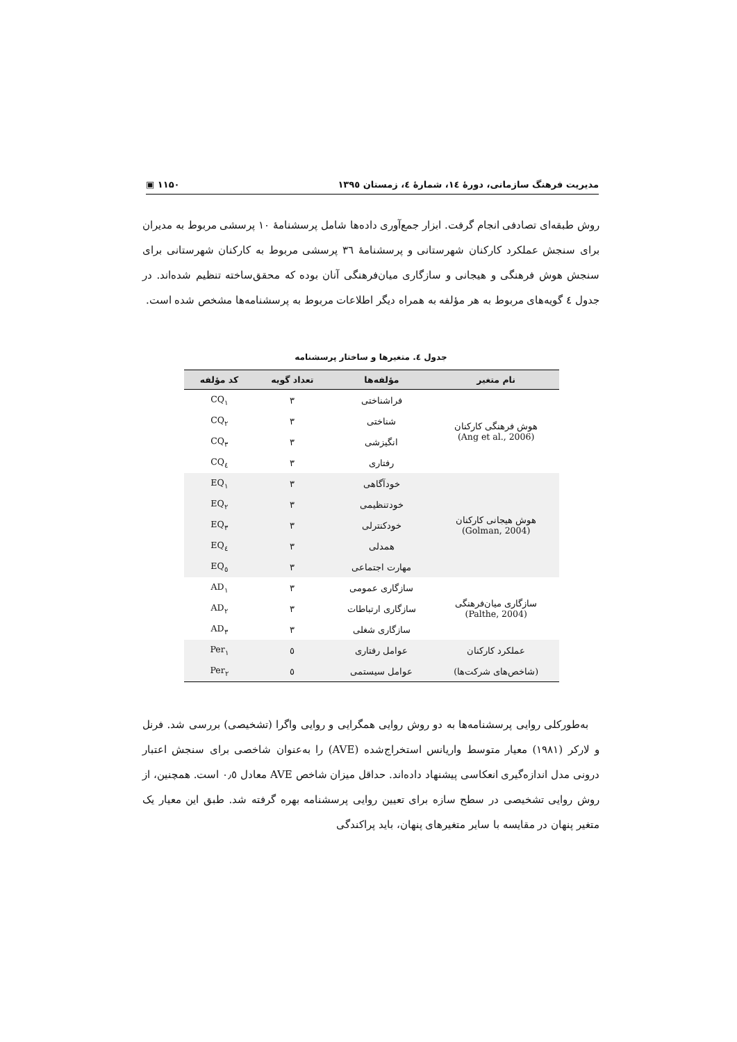مدیریت فرهنگ سازمانی، دورهٔ ۱٤، شمارهٔ ٤، زمستان ۱۳۹٥ ▣ ۱۱۵۰
روش طبقه‌ای تصادفی انجام گرفت. ابزار جمع‌آوری داده‌ها شامل پرسشنامهٔ ۱۰ پرسشی مربوط به مدیران برای سنجش عملکرد کارکنان شهرستانی و پرسشنامهٔ ۳٦ پرسشی مربوط به کارکنان شهرستانی برای سنجش هوش فرهنگی و هیجانی و سازگاری میان‌فرهنگی آنان بوده که محقق‌ساخته تنظیم شده‌اند. در جدول ٤ گویه‌های مربوط به هر مؤلفه به همراه دیگر اطلاعات مربوط به پرسشنامه‌ها مشخص شده است.
جدول ٤. متغیرها و ساختار پرسشنامه
| نام متغیر | مؤلفه‌ها | تعداد گویه | کد مؤلفه |
| --- | --- | --- | --- |
| هوش فرهنگی کارکنان (Ang et al., 2006) | فراشناختی | ۳ | CQ<sub>۱</sub> |
| | شناختی | ۳ | CQ<sub>۲</sub> |
| | انگیزشی | ۳ | CQ<sub>۳</sub> |
| | رفتاری | ۳ | CQ<sub>٤</sub> |
| هوش هیجانی کارکنان (Golman, 2004) | خودآگاهی | ۳ | EQ<sub>۱</sub> |
| | خودتنظیمی | ۳ | EQ<sub>۲</sub> |
| | خودکنترلی | ۳ | EQ<sub>۳</sub> |
| | همدلی | ۳ | EQ<sub>٤</sub> |
| | مهارت اجتماعی | ۳ | EQ<sub>٥</sub> |
| سازگاری میان‌فرهنگی (Palthe, 2004) | سازگاری عمومی | ۳ | AD<sub>۱</sub> |
| | سازگاری ارتباطات | ۳ | AD<sub>۲</sub> |
| | سازگاری شغلی | ۳ | AD<sub>۳</sub> |
| عملکرد کارکنان | عوامل رفتاری | ٥ | Per<sub>۱</sub> |
| (شاخص‌های شرکت‌ها) | عوامل سیستمی | ٥ | Per<sub>۲</sub> |
به‌طورکلی روایی پرسشنامه‌ها به دو روش روایی همگرایی و روایی واگرا (تشخیصی) بررسی شد. فرنل و لارکر (۱۹۸۱) معیار متوسط واریانس استخراج‌شده (AVE) را به‌عنوان شاخصی برای سنجش اعتبار درونی مدل اندازه‌گیری انعکاسی پیشنهاد داده‌اند. حداقل میزان شاخص AVE معادل ۰٫٥ است. همچنین، از روش روایی تشخیصی در سطح سازه برای تعیین روایی پرسشنامه بهره گرفته شد. طبق این معیار یک متغیر پنهان در مقایسه با سایر متغیرهای پنهان، باید پراکندگی